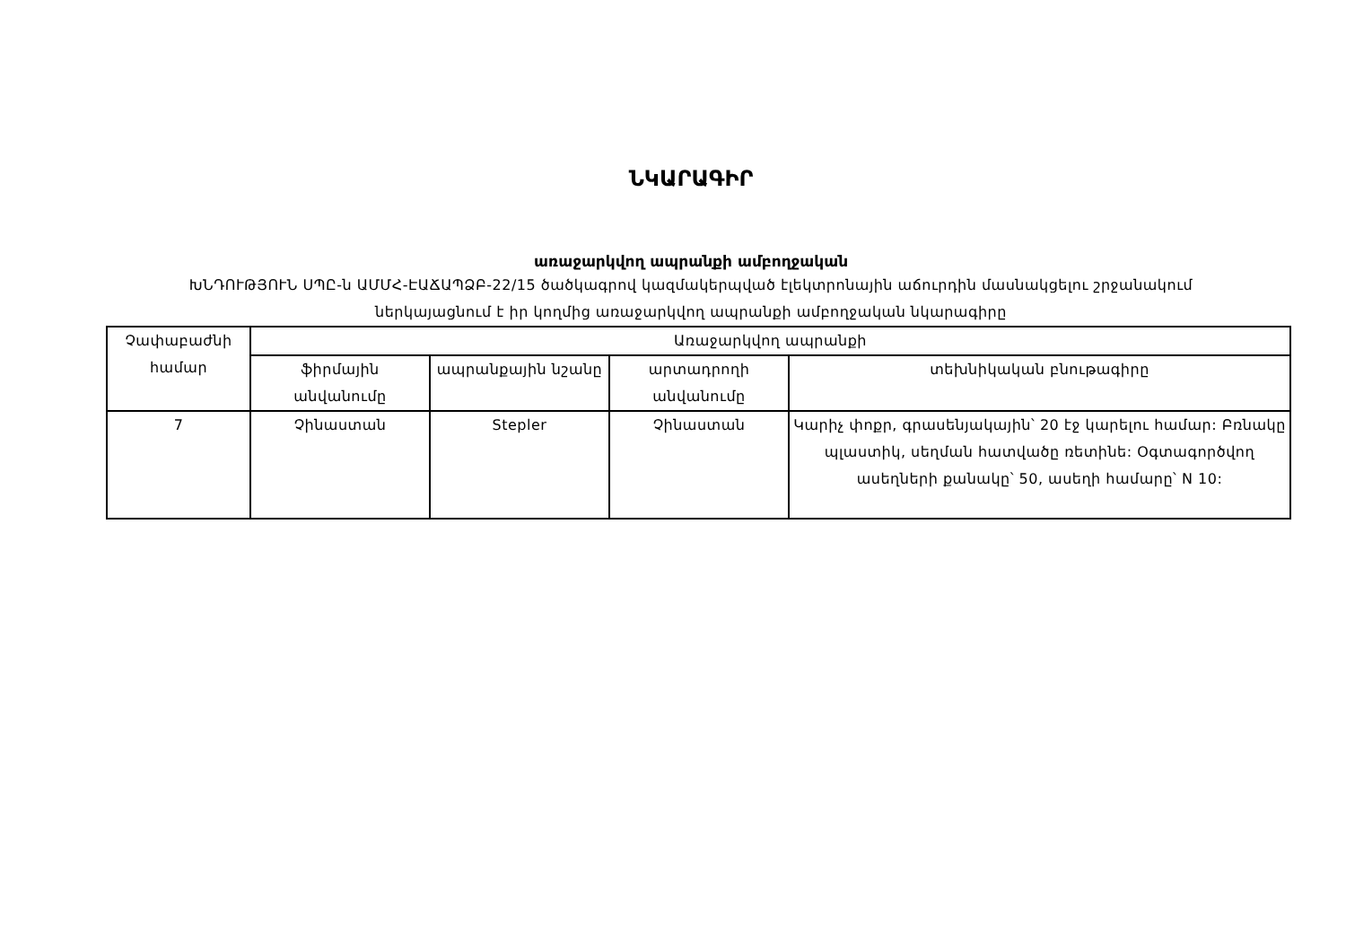ՆԿԱՐԱԳԻՐ
առաջարկվող ապրանքի ամբողջական
ԽՆԴՈՒԹՅՈՒՆ ՍՊԸ-ն ԱՄՄՀ-ԷԱՃԱՊՁԲ-22/15 ծածկագրով կազմակերպված էլեկտրոնային աճուրդին մասնակցելու շրջանակում
ներկայացնում է իր կողմից առաջարկվող ապրանքի ամբողջական նկարագիրը
| Չափաբաժնի համար | Առաջարկվող ապրանքի | | | |
| --- | --- | --- | --- | --- |
| | ֆիրմային անվանումը | ապրանքային նշանը | արտադրողի անվանումը | տեխնիկական բնութագիրը |
| 7 | Չինաստան | Stepler | Չինաստան | Կարիչ փոքր, գրասենյակային՝ 20 էջ կարելու համար: Բռնակը պլաստիկ, սեղման հատվածը ռետինե: Օգտագործվող ասեղների քանակը՝ 50, ասեղի համարը՝ N 10: |